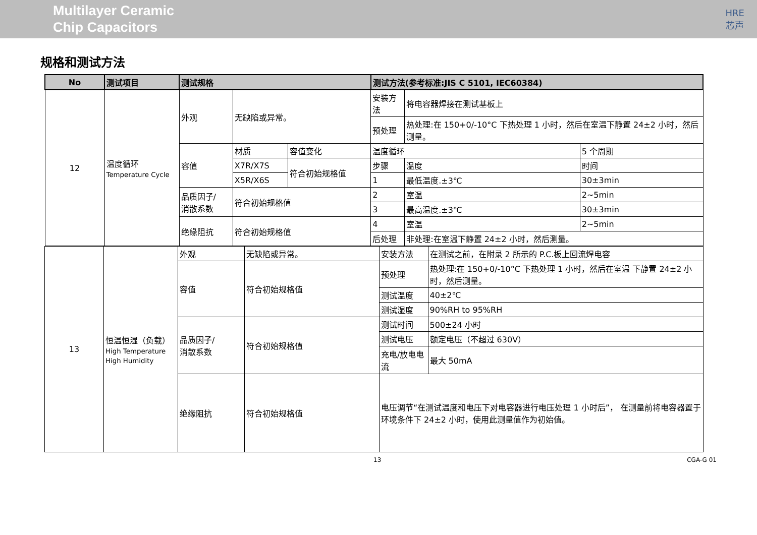Multilayer Ceramic
Chip Capacitors
HRE
芯声
规格和测试方法
| No | 测试项目 | 测试规格 | | | 测试方法(参考标准:JIS C 5101, IEC60384) | | |
| --- | --- | --- | --- | --- | --- | --- | --- |
| 12 | 温度循环 Temperature Cycle | 外观 | 无缺陷或异常。 | | 安装方法 | 将电容器焊接在测试基板上 | |
| | | | | | 预处理 | 热处理:在 150+0/-10°C 下热处理 1 小时，然后在室温下静置 24±2 小时，然后测量。 | |
| | | 容值 | 材质 | 容值变化 | 温度循环 | | 5 个周期 |
| | | | X7R/X7S | 符合初始规格值 | 步骤 | 温度 | 时间 |
| | | | X5R/X6S | | 1 | 最低温度.±3℃ | 30±3min |
| | | 品质因子/ 消散系数 | 符合初始规格值 | | 2 | 室温 | 2~5min |
| | | | | | 3 | 最高温度.±3℃ | 30±3min |
| | | 绝缘阻抗 | 符合初始规格值 | | 4 | 室温 | 2~5min |
| | | | | | 后处理 | 非处理:在室温下静置 24±2 小时，然后测量。 | |
| 13 | 恒温恒湿（负载） High Temperature High Humidity | 外观 | 无缺陷或异常。 | 安装方法 | 在测试之前，在附录 2 所示的 P.C.板上回流焊电容 |
| | | 容值 | 符合初始规格值 | 预处理 | 热处理:在 150+0/-10°C 下热处理 1 小时，然后在室温 下静置 24±2 小时，然后测量。 |
| | | | | 测试温度 | 40±2℃ |
| | | | | 测试湿度 | 90%RH to 95%RH |
| | | 品质因子/ 消散系数 | 符合初始规格值 | 测试时间 | 500±24 小时 |
| | | | | 测试电压 | 额定电压（不超过 630V） |
| | | | | 充电/放电电流 | 最大 50mA |
| | | | | 电压调节“在测试温度和电压下对电容器进行电压处理 1 小时后”， 在测量前将电容器置于环境条件下 24±2 小时，使用此测量值作为初始值。 | |
| | | 绝缘阻抗 | 符合初始规格值 | | |
13 CGA-G 01